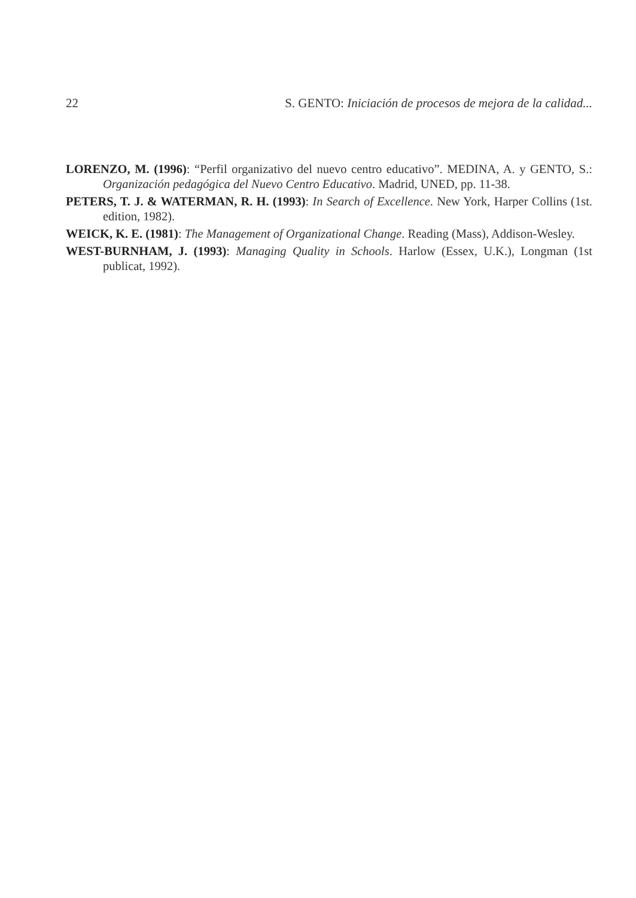22 S. GENTO: Iniciación de procesos de mejora de la calidad...
LORENZO, M. (1996): “Perfil organizativo del nuevo centro educativo”. MEDINA, A. y GENTO, S.: Organización pedagógica del Nuevo Centro Educativo. Madrid, UNED, pp. 11-38.
PETERS, T. J. & WATERMAN, R. H. (1993): In Search of Excellence. New York, Harper Collins (1st. edition, 1982).
WEICK, K. E. (1981): The Management of Organizational Change. Reading (Mass), Addison-Wesley.
WEST-BURNHAM, J. (1993): Managing Quality in Schools. Harlow (Essex, U.K.), Longman (1st publicat, 1992).